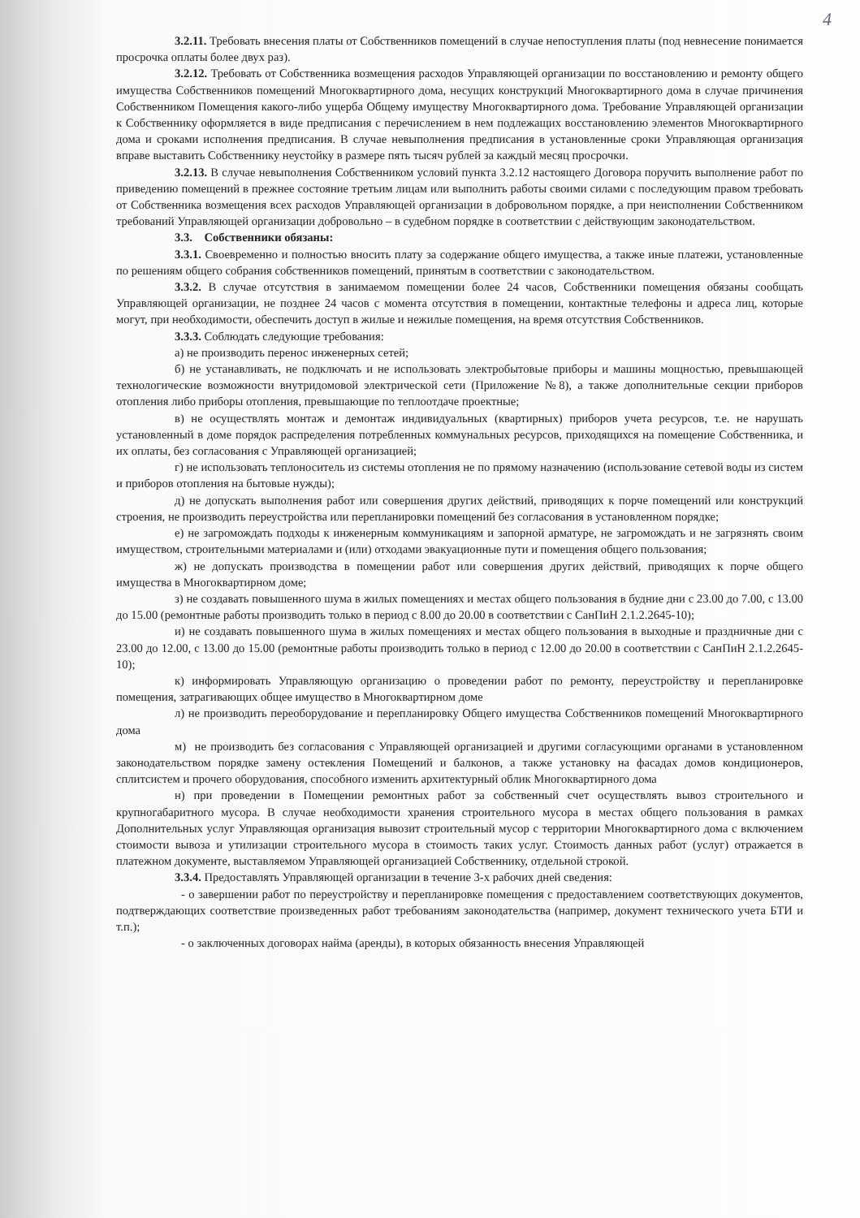4
3.2.11. Требовать внесения платы от Собственников помещений в случае непоступления платы (под невнесение понимается просрочка оплаты более двух раз).
3.2.12. Требовать от Собственника возмещения расходов Управляющей организации по восстановлению и ремонту общего имущества Собственников помещений Многоквартирного дома, несущих конструкций Многоквартирного дома в случае причинения Собственником Помещения какого-либо ущерба Общему имуществу Многоквартирного дома. Требование Управляющей организации к Собственнику оформляется в виде предписания с перечислением в нем подлежащих восстановлению элементов Многоквартирного дома и сроками исполнения предписания. В случае невыполнения предписания в установленные сроки Управляющая организация вправе выставить Собственнику неустойку в размере пять тысяч рублей за каждый месяц просрочки.
3.2.13. В случае невыполнения Собственником условий пункта 3.2.12 настоящего Договора поручить выполнение работ по приведению помещений в прежнее состояние третьим лицам или выполнить работы своими силами с последующим правом требовать от Собственника возмещения всех расходов Управляющей организации в добровольном порядке, а при неисполнении Собственником требований Управляющей организации добровольно – в судебном порядке в соответствии с действующим законодательством.
3.3. Собственники обязаны:
3.3.1. Своевременно и полностью вносить плату за содержание общего имущества, а также иные платежи, установленные по решениям общего собрания собственников помещений, принятым в соответствии с законодательством.
3.3.2. В случае отсутствия в занимаемом помещении более 24 часов, Собственники помещения обязаны сообщать Управляющей организации, не позднее 24 часов с момента отсутствия в помещении, контактные телефоны и адреса лиц, которые могут, при необходимости, обеспечить доступ в жилые и нежилые помещения, на время отсутствия Собственников.
3.3.3. Соблюдать следующие требования:
а) не производить перенос инженерных сетей;
б) не устанавливать, не подключать и не использовать электробытовые приборы и машины мощностью, превышающей технологические возможности внутридомовой электрической сети (Приложение №8), а также дополнительные секции приборов отопления либо приборы отопления, превышающие по теплоотдаче проектные;
в) не осуществлять монтаж и демонтаж индивидуальных (квартирных) приборов учета ресурсов, т.е. не нарушать установленный в доме порядок распределения потребленных коммунальных ресурсов, приходящихся на помещение Собственника, и их оплаты, без согласования с Управляющей организацией;
г) не использовать теплоноситель из системы отопления не по прямому назначению (использование сетевой воды из систем и приборов отопления на бытовые нужды);
д) не допускать выполнения работ или совершения других действий, приводящих к порче помещений или конструкций строения, не производить переустройства или перепланировки помещений без согласования в установленном порядке;
е) не загромождать подходы к инженерным коммуникациям и запорной арматуре, не загромождать и не загрязнять своим имуществом, строительными материалами и (или) отходами эвакуационные пути и помещения общего пользования;
ж) не допускать производства в помещении работ или совершения других действий, приводящих к порче общего имущества в Многоквартирном доме;
з) не создавать повышенного шума в жилых помещениях и местах общего пользования в будние дни с 23.00 до 7.00, с 13.00 до 15.00 (ремонтные работы производить только в период с 8.00 до 20.00 в соответствии с СанПиН 2.1.2.2645-10);
и) не создавать повышенного шума в жилых помещениях и местах общего пользования в выходные и праздничные дни с 23.00 до 12.00, с 13.00 до 15.00 (ремонтные работы производить только в период с 12.00 до 20.00 в соответствии с СанПиН 2.1.2.2645-10);
к) информировать Управляющую организацию о проведении работ по ремонту, переустройству и перепланировке помещения, затрагивающих общее имущество в Многоквартирном доме
л) не производить переоборудование и перепланировку Общего имущества Собственников помещений Многоквартирного дома
м) не производить без согласования с Управляющей организацией и другими согласующими органами в установленном законодательством порядке замену остекления Помещений и балконов, а также установку на фасадах домов кондиционеров, сплитсистем и прочего оборудования, способного изменить архитектурный облик Многоквартирного дома
н) при проведении в Помещении ремонтных работ за собственный счет осуществлять вывоз строительного и крупногабаритного мусора. В случае необходимости хранения строительного мусора в местах общего пользования в рамках Дополнительных услуг Управляющая организация вывозит строительный мусор с территории Многоквартирного дома с включением стоимости вывоза и утилизации строительного мусора в стоимость таких услуг. Стоимость данных работ (услуг) отражается в платежном документе, выставляемом Управляющей организацией Собственнику, отдельной строкой.
3.3.4. Предоставлять Управляющей организации в течение 3-х рабочих дней сведения:
- о завершении работ по переустройству и перепланировке помещения с предоставлением соответствующих документов, подтверждающих соответствие произведенных работ требованиям законодательства (например, документ технического учета БТИ и т.п.);
- о заключенных договорах найма (аренды), в которых обязанность внесения Управляющей